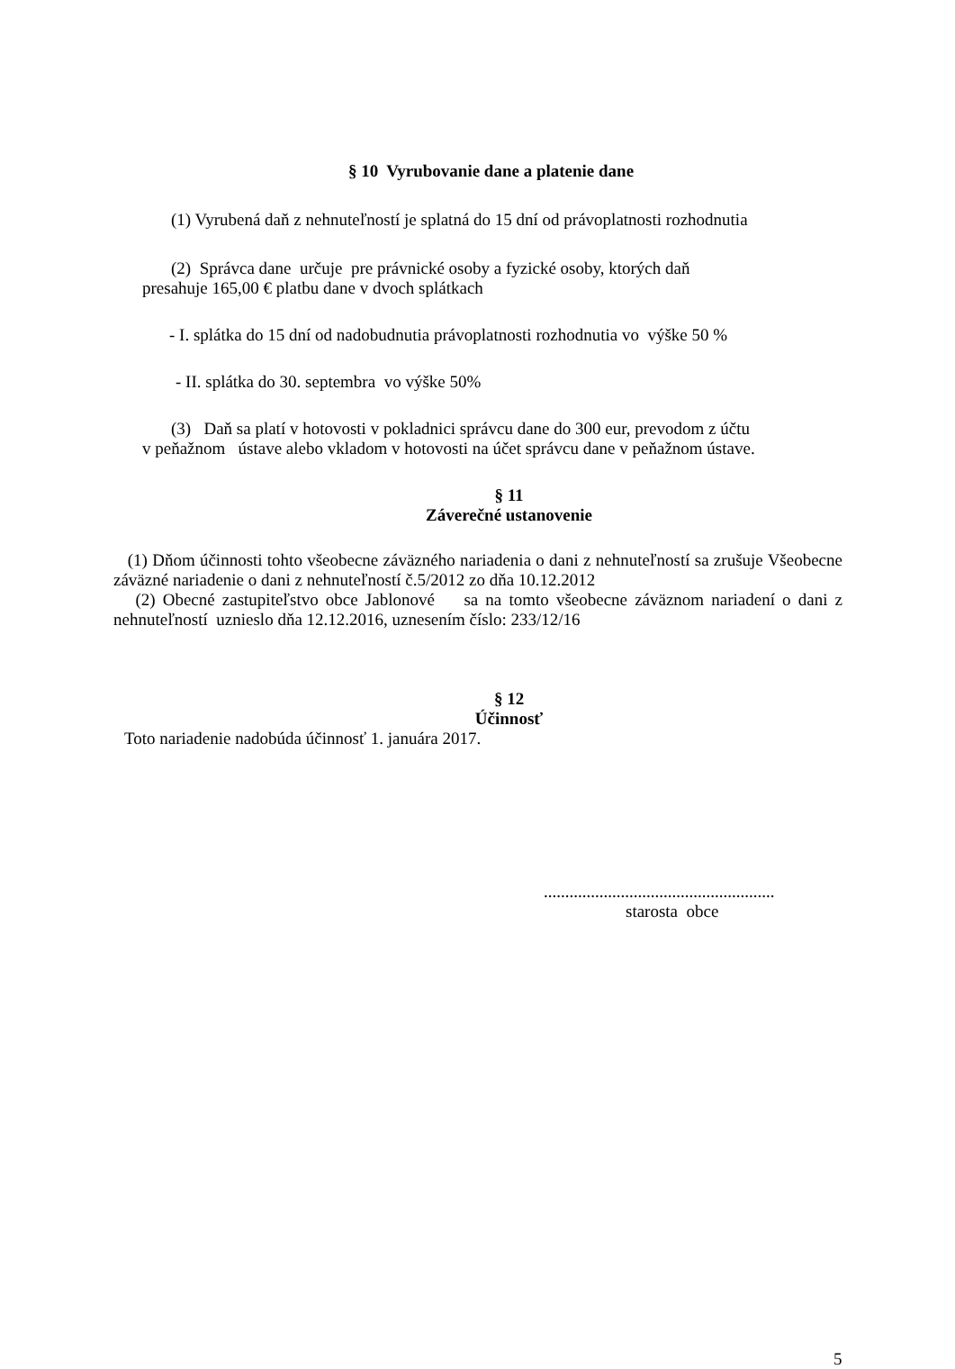§ 10 Vyrubovanie dane a platenie dane
(1) Vyrubená daň z nehnuteľností je splatná do 15 dní od právoplatnosti rozhodnutia
(2) Správca dane určuje pre právnické osoby a fyzické osoby, ktorých daň
presahuje 165,00 € platbu dane v dvoch splátkach
- I. splátka do 15 dní od nadobudnutia právoplatnosti rozhodnutia vo výške 50 %
- II. splátka do 30. septembra vo výške 50%
(3) Daň sa platí v hotovosti v pokladnici správcu dane do 300 eur, prevodom z účtu
v peňažnom ústave alebo vkladom v hotovosti na účet správcu dane v peňažnom ústave.
§ 11
Záverečné ustanovenie
(1) Dňom účinnosti tohto všeobecne záväzného nariadenia o dani z nehnuteľností sa zrušuje Všeobecne záväzné nariadenie o dani z nehnuteľností č.5/2012 zo dňa 10.12.2012
(2) Obecné zastupiteľstvo obce Jablonové sa na tomto všeobecne záväznom nariadení o dani z nehnuteľností uznieslo dňa 12.12.2016, uznesením číslo: 233/12/16
§ 12
Účinnosť
Toto nariadenie nadobúda účinnosť 1. januára 2017.
......................................................
starosta obce
5